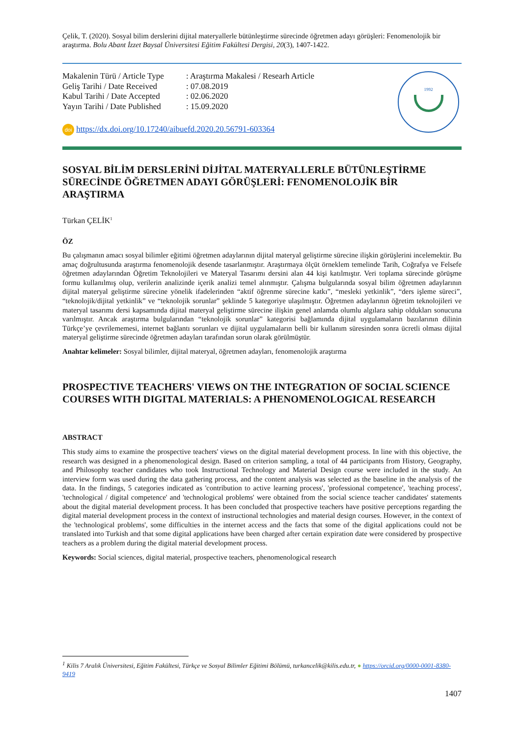Çelik, T. (2020). Sosyal bilim derslerini dijital materyallerle bütünleştirme sürecinde öğretmen adayı görüşleri: Fenomenolojik bir araştırma. Bolu Abant İzzet Baysal Üniversitesi Eğitim Fakültesi Dergisi, 20(3), 1407-1422.
| Makalenin Türü / Article Type | : Araştırma Makalesi / Researh Article |
| Geliş Tarihi / Date Received | : 07.08.2019 |
| Kabul Tarihi / Date Accepted | : 02.06.2020 |
| Yayın Tarihi / Date Published | : 15.09.2020 |
doi https://dx.doi.org/10.17240/aibuefd.2020.20.56791-603364
1992
SOSYAL BİLİM DERSLERİNİ DİJİTAL MATERYALLERLE BÜTÜNLEŞTİRME SÜRECİNDE ÖĞRETMEN ADAYI GÖRÜŞLERİ: FENOMENOLOJİK BİR ARAŞTIRMA
Türkan ÇELİK<sup>1</sup>
ÖZ
Bu çalışmanın amacı sosyal bilimler eğitimi öğretmen adaylarının dijital materyal geliştirme sürecine ilişkin görüşlerini incelemektir. Bu amaç doğrultusunda araştırma fenomenolojik desende tasarlanmıştır. Araştırmaya ölçüt örneklem temelinde Tarih, Coğrafya ve Felsefe öğretmen adaylarından Öğretim Teknolojileri ve Materyal Tasarımı dersini alan 44 kişi katılmıştır. Veri toplama sürecinde görüşme formu kullanılmış olup, verilerin analizinde içerik analizi temel alınmıştır. Çalışma bulgularında sosyal bilim öğretmen adaylarının dijital materyal geliştirme sürecine yönelik ifadelerinden “aktif öğrenme sürecine katkı”, “mesleki yetkinlik”, “ders işleme süreci”, “teknolojik/dijital yetkinlik” ve “teknolojik sorunlar” şeklinde 5 kategoriye ulaşılmıştır. Öğretmen adaylarının öğretim teknolojileri ve materyal tasarımı dersi kapsamında dijital materyal geliştirme sürecine ilişkin genel anlamda olumlu algılara sahip oldukları sonucuna varılmıştır. Ancak araştırma bulgularından “teknolojik sorunlar” kategorisi bağlamında dijital uygulamaların bazılarının dilinin Türkçe’ye çevrilememesi, internet bağlantı sorunları ve dijital uygulamaların belli bir kullanım süresinden sonra ücretli olması dijital materyal geliştirme sürecinde öğretmen adayları tarafından sorun olarak görülmüştür.
Anahtar kelimeler: Sosyal bilimler, dijital materyal, öğretmen adayları, fenomenolojik araştırma
PROSPECTIVE TEACHERS' VIEWS ON THE INTEGRATION OF SOCIAL SCIENCE COURSES WITH DIGITAL MATERIALS: A PHENOMENOLOGICAL RESEARCH
ABSTRACT
This study aims to examine the prospective teachers' views on the digital material development process. In line with this objective, the research was designed in a phenomenological design. Based on criterion sampling, a total of 44 participants from History, Geography, and Philosophy teacher candidates who took Instructional Technology and Material Design course were included in the study. An interview form was used during the data gathering process, and the content analysis was selected as the baseline in the analysis of the data. In the findings, 5 categories indicated as 'contribution to active learning process', 'professional competence', 'teaching process', 'technological / digital competence' and 'technological problems' were obtained from the social science teacher candidates' statements about the digital material development process. It has been concluded that prospective teachers have positive perceptions regarding the digital material development process in the context of instructional technologies and material design courses. However, in the context of the 'technological problems', some difficulties in the internet access and the facts that some of the digital applications could not be translated into Turkish and that some digital applications have been charged after certain expiration date were considered by prospective teachers as a problem during the digital material development process.
Keywords: Social sciences, digital material, prospective teachers, phenomenological research
<sup>1</sup> Kilis 7 Aralık Üniversitesi, Eğitim Fakültesi, Türkçe ve Sosyal Bilimler Eğitimi Bölümü, turkancelik@kilis.edu.tr, ● https://orcid.org/0000-0001-8380-9419
1407